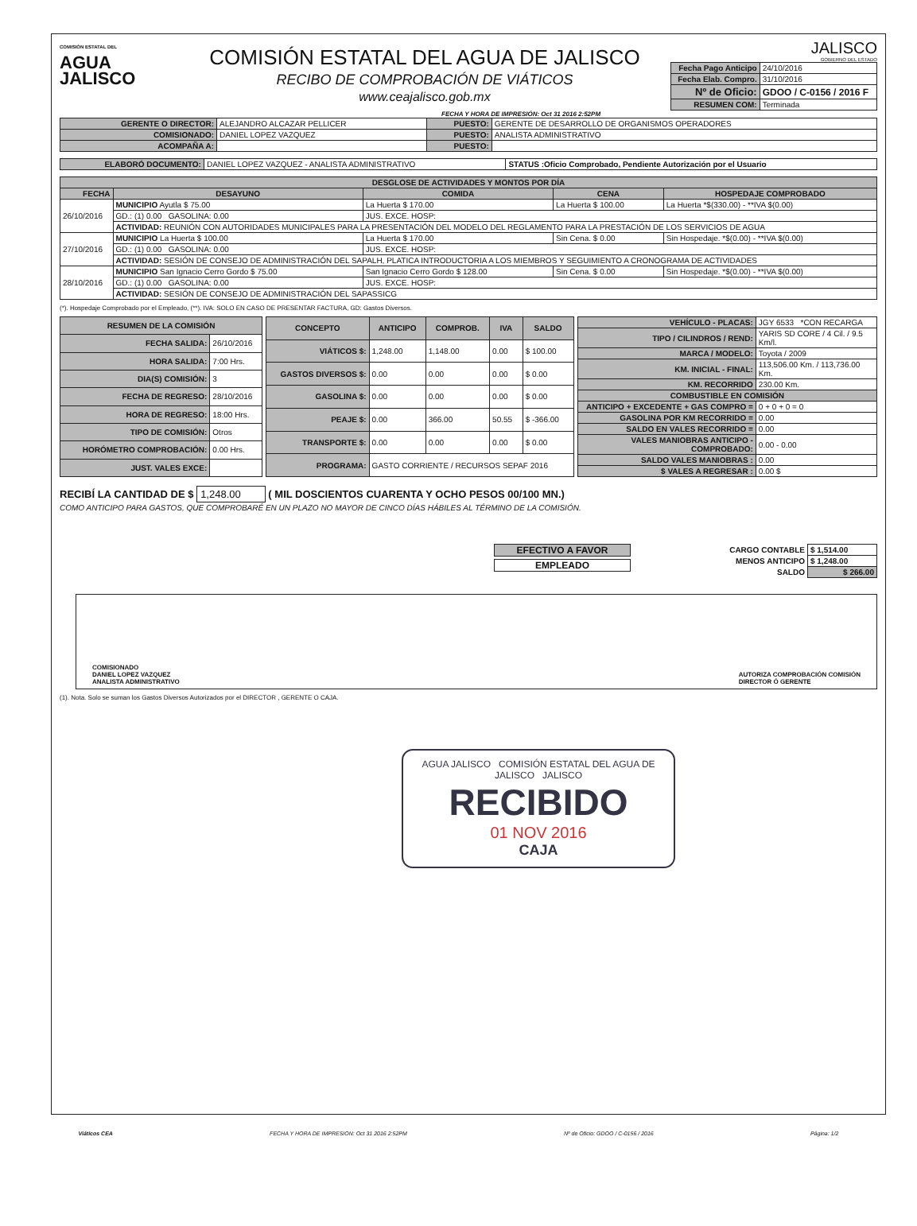COMISIÓN ESTATAL DEL
AGUA
JALISCO
COMISIÓN ESTATAL DEL AGUA DE JALISCO
RECIBO DE COMPROBACIÓN DE VIÁTICOS
www.ceajalisco.gob.mx
JALISCO
GOBIERNO DEL ESTADO
| Fecha Pago Anticipo | 24/10/2016 |
| Fecha Elab. Compro. | 31/10/2016 |
| Nº de Oficio: | GDOO / C-0156 / 2016 F |
| RESUMEN COM: | Terminada |
FECHA Y HORA DE IMPRESIÓN: Oct 31 2016 2:52PM
| GERENTE O DIRECTOR: | ALEJANDRO ALCAZAR PELLICER | PUESTO: | GERENTE DE DESARROLLO DE ORGANISMOS OPERADORES |
| COMISIONADO: | DANIEL LOPEZ VAZQUEZ | PUESTO: | ANALISTA ADMINISTRATIVO |
| ACOMPAÑA A: | | PUESTO: | |
| ELABORÓ DOCUMENTO: | DANIEL LOPEZ VAZQUEZ - ANALISTA ADMINISTRATIVO | STATUS :Oficio Comprobado, Pendiente Autorización por el Usuario |
| DESGLOSE DE ACTIVIDADES Y MONTOS POR DÍA | | | | |
| --- | --- | --- | --- | --- |
| FECHA | DESAYUNO | COMIDA | CENA | HOSPEDAJE COMPROBADO |
| 26/10/2016 | MUNICIPIO Ayutla $ 75.00 | La Huerta $ 170.00 | La Huerta $ 100.00 | La Huerta *$(330.00) - **IVA $(0.00) |
| | GD.: (1) 0.00 GASOLINA: 0.00 | JUS. EXCE. HOSP: | | |
| | ACTIVIDAD: REUNIÓN CON AUTORIDADES MUNICIPALES PARA LA PRESENTACIÓN DEL MODELO DEL REGLAMENTO PARA LA PRESTACIÓN DE LOS SERVICIOS DE AGUA | | | |
| 27/10/2016 | MUNICIPIO La Huerta $ 100.00 | La Huerta $ 170.00 | Sin Cena. $ 0.00 | Sin Hospedaje. *$(0.00) - **IVA $(0.00) |
| | GD.: (1) 0.00 GASOLINA: 0.00 | JUS. EXCE. HOSP: | | |
| | ACTIVIDAD: SESIÓN DE CONSEJO DE ADMINISTRACIÓN DEL SAPALH, PLATICA INTRODUCTORIA A LOS MIEMBROS Y SEGUIMIENTO A CRONOGRAMA DE ACTIVIDADES | | | |
| 28/10/2016 | MUNICIPIO San Ignacio Cerro Gordo $ 75.00 | San Ignacio Cerro Gordo $ 128.00 | Sin Cena. $ 0.00 | Sin Hospedaje. *$(0.00) - **IVA $(0.00) |
| | GD.: (1) 0.00 GASOLINA: 0.00 | JUS. EXCE. HOSP: | | |
| | ACTIVIDAD: SESIÓN DE CONSEJO DE ADMINISTRACIÓN DEL SAPASSICG | | | |
(*). Hospedaje Comprobado por el Empleado, (**). IVA: SOLO EN CASO DE PRESENTAR FACTURA, GD: Gastos Diversos.
| RESUMEN DE LA COMISIÓN | |
| --- | --- |
| FECHA SALIDA: | 26/10/2016 |
| HORA SALIDA: | 7:00 Hrs. |
| DIA(S) COMISIÓN: | 3 |
| FECHA DE REGRESO: | 28/10/2016 |
| HORA DE REGRESO: | 18:00 Hrs. |
| TIPO DE COMISIÓN: | Otros |
| HORÓMETRO COMPROBACIÓN: | 0.00 Hrs. |
| JUST. VALES EXCE: | |
| CONCEPTO | ANTICIPO | COMPROB. | IVA | SALDO |
| --- | --- | --- | --- | --- |
| VIÁTICOS $: | 1,248.00 | 1,148.00 | 0.00 | $ 100.00 |
| GASTOS DIVERSOS $: | 0.00 | 0.00 | 0.00 | $ 0.00 |
| GASOLINA $: | 0.00 | 0.00 | 0.00 | $ 0.00 |
| PEAJE $: | 0.00 | 366.00 | 50.55 | $ -366.00 |
| TRANSPORTE $: | 0.00 | 0.00 | 0.00 | $ 0.00 |
| PROGRAMA: | GASTO CORRIENTE / RECURSOS SEPAF 2016 | | | |
| VEHÍCULO - PLACAS: | JGY 6533 *CON RECARGA |
| TIPO / CILINDROS / REND: | YARIS SD CORE / 4 Cil. / 9.5 Km/l. |
| MARCA / MODELO: | Toyota / 2009 |
| KM. INICIAL - FINAL: | 113,506.00 Km. / 113,736.00 Km. |
| KM. RECORRIDO | 230.00 Km. |
| COMBUSTIBLE EN COMISIÓN | |
| ANTICIPO + EXCEDENTE + GAS COMPRO = | 0 + 0 + 0 = 0 |
| GASOLINA POR KM RECORRIDO = | 0.00 |
| SALDO EN VALES RECORRIDO = | 0.00 |
| VALES MANIOBRAS ANTICIPO - COMPROBADO: | 0.00 - 0.00 |
| SALDO VALES MANIOBRAS : | 0.00 |
| $ VALES A REGRESAR : | 0.00 $ |
RECIBÍ LA CANTIDAD DE $ 1,248.00 ( MIL DOSCIENTOS CUARENTA Y OCHO PESOS 00/100 MN.)
COMO ANTICIPO PARA GASTOS, QUE COMPROBARÉ EN UN PLAZO NO MAYOR DE CINCO DÍAS HÁBILES AL TÉRMINO DE LA COMISIÓN.
EFECTIVO A FAVOR
EMPLEADO
| CARGO CONTABLE | $ 1,514.00 |
| MENOS ANTICIPO | $ 1,248.00 |
| SALDO | $ 266.00 |
COMISIONADO
DANIEL LOPEZ VAZQUEZ
ANALISTA ADMINISTRATIVO
AUTORIZA COMPROBACIÓN COMISIÓN
DIRECTOR Ó GERENTE
(1). Nota. Solo se suman los Gastos Diversos Autorizados por el DIRECTOR , GERENTE O CAJA.
AGUA JALISCO COMISIÓN ESTATAL DEL AGUA DE JALISCO JALISCO
RECIBIDO
01 NOV 2016
CAJA
Viáticos CEA FECHA Y HORA DE IMPRESION: Oct 31 2016 2:52PM Nº de Oficio: GDOO / C-0156 / 2016 Página: 1/2